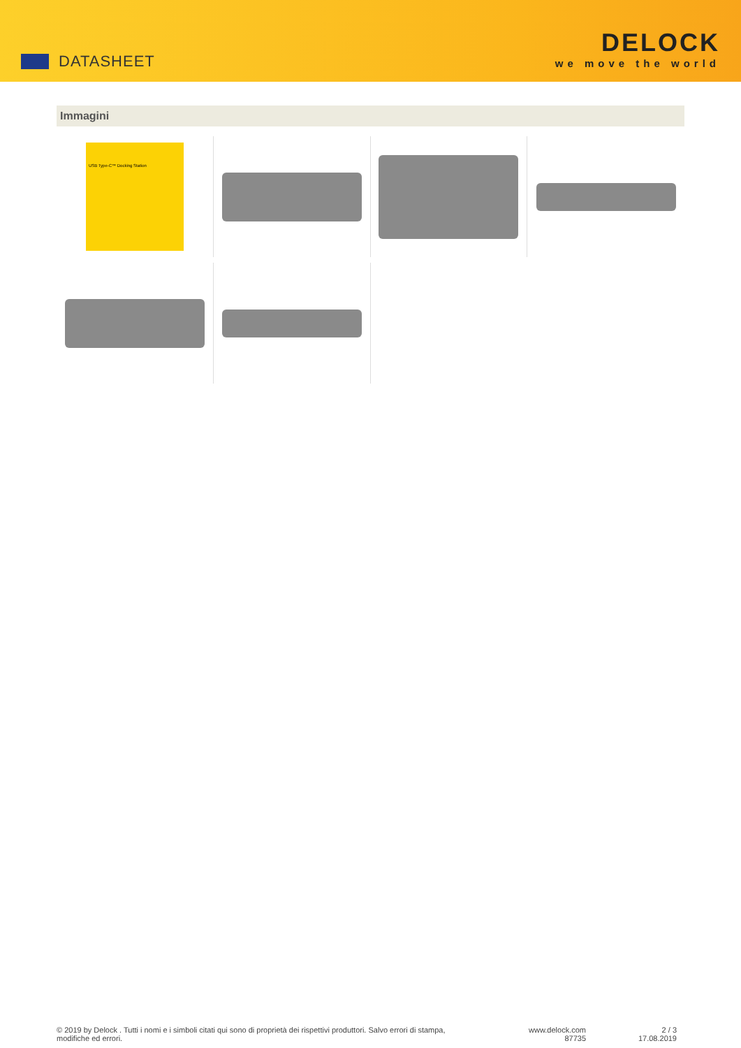DATASHEET
DELOCK
we move the world
Immagini
USB Type-C™ Docking Station
© 2019 by Delock . Tutti i nomi e i simboli citati qui sono di proprietà dei rispettivi produttori. Salvo errori di stampa,
modifiche ed errori.
www.delock.com
87735
2 / 3
17.08.2019